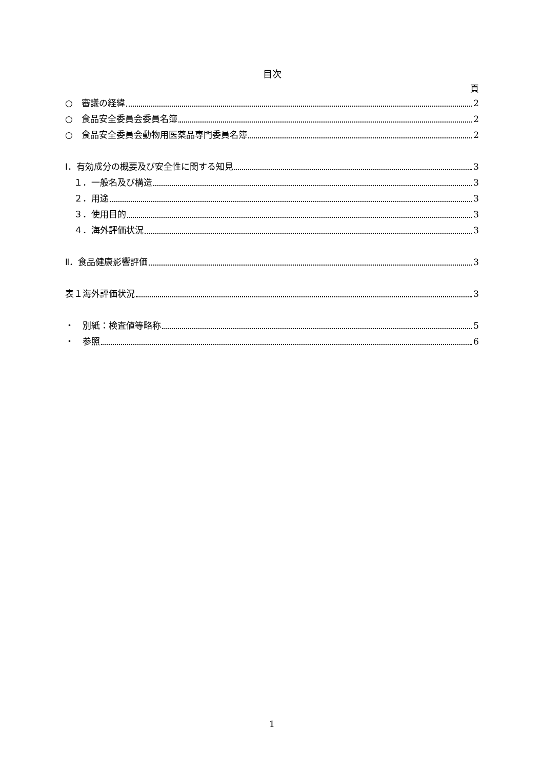目次
頁
○　審議の経緯 2
○　食品安全委員会委員名簿 2
○　食品安全委員会動物用医薬品専門委員名簿 2
Ⅰ．有効成分の概要及び安全性に関する知見 3
　１．一般名及び構造 3
　２．用途 3
　３．使用目的 3
　４．海外評価状況 3
Ⅱ．食品健康影響評価 3
表１海外評価状況 3
・　別紙：検査値等略称 5
・　参照 6
1